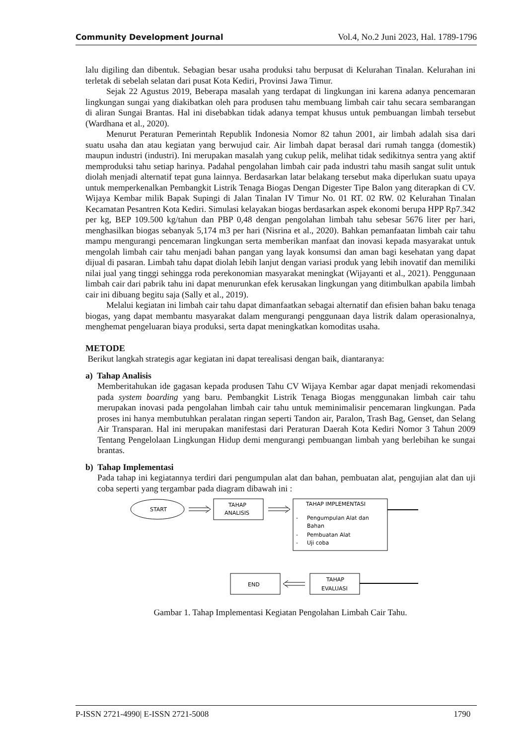Community Development Journal Vol.4, No.2 Juni 2023, Hal. 1789-1796
lalu digiling dan dibentuk. Sebagian besar usaha produksi tahu berpusat di Kelurahan Tinalan. Kelurahan ini terletak di sebelah selatan dari pusat Kota Kediri, Provinsi Jawa Timur.
Sejak 22 Agustus 2019, Beberapa masalah yang terdapat di lingkungan ini karena adanya pencemaran lingkungan sungai yang diakibatkan oleh para produsen tahu membuang limbah cair tahu secara sembarangan di aliran Sungai Brantas. Hal ini disebabkan tidak adanya tempat khusus untuk pembuangan limbah tersebut (Wardhana et al., 2020).
Menurut Peraturan Pemerintah Republik Indonesia Nomor 82 tahun 2001, air limbah adalah sisa dari suatu usaha dan atau kegiatan yang berwujud cair. Air limbah dapat berasal dari rumah tangga (domestik) maupun industri (industri). Ini merupakan masalah yang cukup pelik, melihat tidak sedikitnya sentra yang aktif memproduksi tahu setiap harinya. Padahal pengolahan limbah cair pada industri tahu masih sangat sulit untuk diolah menjadi alternatif tepat guna lainnya. Berdasarkan latar belakang tersebut maka diperlukan suatu upaya untuk memperkenalkan Pembangkit Listrik Tenaga Biogas Dengan Digester Tipe Balon yang diterapkan di CV. Wijaya Kembar milik Bapak Supingi di Jalan Tinalan IV Timur No. 01 RT. 02 RW. 02 Kelurahan Tinalan Kecamatan Pesantren Kota Kediri. Simulasi kelayakan biogas berdasarkan aspek ekonomi berupa HPP Rp7.342 per kg, BEP 109.500 kg/tahun dan PBP 0,48 dengan pengolahan limbah tahu sebesar 5676 liter per hari, menghasilkan biogas sebanyak 5,174 m3 per hari (Nisrina et al., 2020). Bahkan pemanfaatan limbah cair tahu mampu mengurangi pencemaran lingkungan serta memberikan manfaat dan inovasi kepada masyarakat untuk mengolah limbah cair tahu menjadi bahan pangan yang layak konsumsi dan aman bagi kesehatan yang dapat dijual di pasaran. Limbah tahu dapat diolah lebih lanjut dengan variasi produk yang lebih inovatif dan memiliki nilai jual yang tinggi sehingga roda perekonomian masyarakat meningkat (Wijayanti et al., 2021). Penggunaan limbah cair dari pabrik tahu ini dapat menurunkan efek kerusakan lingkungan yang ditimbulkan apabila limbah cair ini dibuang begitu saja (Sally et al., 2019).
Melalui kegiatan ini limbah cair tahu dapat dimanfaatkan sebagai alternatif dan efisien bahan baku tenaga biogas, yang dapat membantu masyarakat dalam mengurangi penggunaan daya listrik dalam operasionalnya, menghemat pengeluaran biaya produksi, serta dapat meningkatkan komoditas usaha.
METODE
Berikut langkah strategis agar kegiatan ini dapat terealisasi dengan baik, diantaranya:
a) Tahap Analisis
Memberitahukan ide gagasan kepada produsen Tahu CV Wijaya Kembar agar dapat menjadi rekomendasi pada system boarding yang baru. Pembangkit Listrik Tenaga Biogas menggunakan limbah cair tahu merupakan inovasi pada pengolahan limbah cair tahu untuk meminimalisir pencemaran lingkungan. Pada proses ini hanya membutuhkan peralatan ringan seperti Tandon air, Paralon, Trash Bag, Genset, dan Selang Air Transparan. Hal ini merupakan manifestasi dari Peraturan Daerah Kota Kediri Nomor 3 Tahun 2009 Tentang Pengelolaan Lingkungan Hidup demi mengurangi pembuangan limbah yang berlebihan ke sungai brantas.
b) Tahap Implementasi
Pada tahap ini kegiatannya terdiri dari pengumpulan alat dan bahan, pembuatan alat, pengujian alat dan uji coba seperti yang tergambar pada diagram dibawah ini :
START
TAHAP
ANALISIS
TAHAP IMPLEMENTASI
-
Pengumpulan Alat dan
Bahan
-
Pembuatan Alat
-
Uji coba
TAHAP
EVALUASI
END
Gambar 1. Tahap Implementasi Kegiatan Pengolahan Limbah Cair Tahu.
P-ISSN 2721-4990| E-ISSN 2721-5008 1790